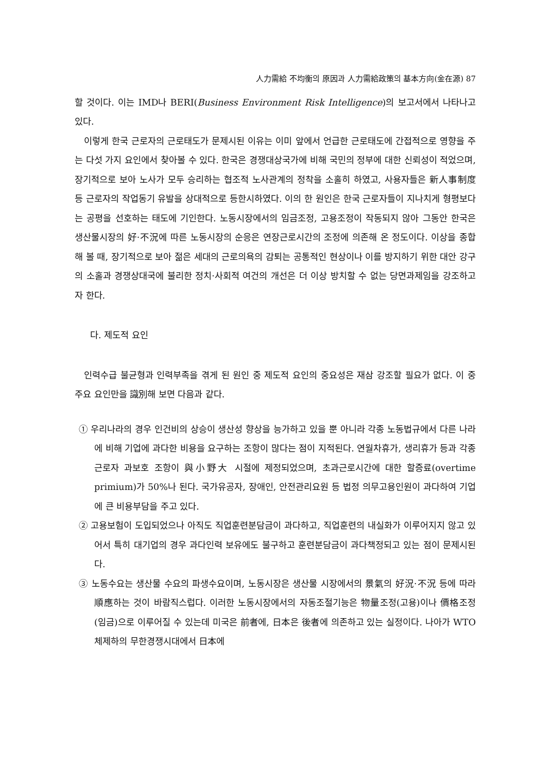人力需給 不均衡의 原因과 人力需給政策의 基本方向(金在源) 87
할 것이다. 이는 IMD나 BERI(Business Environment Risk Intelligence)의 보고서에서 나타나고 있다.
이렇게 한국 근로자의 근로태도가 문제시된 이유는 이미 앞에서 언급한 근로태도에 간접적으로 영향을 주는 다섯 가지 요인에서 찾아볼 수 있다. 한국은 경쟁대상국가에 비해 국민의 정부에 대한 신뢰성이 적었으며, 장기적으로 보아 노사가 모두 승리하는 협조적 노사관계의 정착을 소홀히 하였고, 사용자들은 新人事制度 등 근로자의 작업동기 유발을 상대적으로 등한시하였다. 이의 한 원인은 한국 근로자들이 지나치게 형평보다는 공평을 선호하는 태도에 기인한다. 노동시장에서의 임금조정, 고용조정이 작동되지 않아 그동안 한국은 생산물시장의 好·不況에 따른 노동시장의 순응은 연장근로시간의 조정에 의존해 온 정도이다. 이상을 종합해 볼 때, 장기적으로 보아 젊은 세대의 근로의욕의 감퇴는 공통적인 현상이나 이를 방지하기 위한 대안 강구의 소홀과 경쟁상대국에 불리한 정치·사회적 여건의 개선은 더 이상 방치할 수 없는 당면과제임을 강조하고자 한다.
다. 제도적 요인
인력수급 불균형과 인력부족을 겪게 된 원인 중 제도적 요인의 중요성은 재삼 강조할 필요가 없다. 이 중 주요 요인만을 識別해 보면 다음과 같다.
① 우리나라의 경우 인건비의 상승이 생산성 향상을 능가하고 있을 뿐 아니라 각종 노동법규에서 다른 나라에 비해 기업에 과다한 비용을 요구하는 조항이 많다는 점이 지적된다. 연월차휴가, 생리휴가 등과 각종 근로자 과보호 조항이 與小野大 시절에 제정되었으며, 초과근로시간에 대한 할증료(overtime primium)가 50%나 된다. 국가유공자, 장애인, 안전관리요원 등 법정 의무고용인원이 과다하여 기업에 큰 비용부담을 주고 있다.
② 고용보험이 도입되었으나 아직도 직업훈련분담금이 과다하고, 직업훈련의 내실화가 이루어지지 않고 있어서 특히 대기업의 경우 과다인력 보유에도 불구하고 훈련분담금이 과다책정되고 있는 점이 문제시된다.
③ 노동수요는 생산물 수요의 파생수요이며, 노동시장은 생산물 시장에서의 景氣의 好況·不況 등에 따라 順應하는 것이 바람직스럽다. 이러한 노동시장에서의 자동조절기능은 物量조정(고용)이나 價格조정(임금)으로 이루어질 수 있는데 미국은 前者에, 日本은 後者에 의존하고 있는 실정이다. 나아가 WTO체제하의 무한경쟁시대에서 日本에